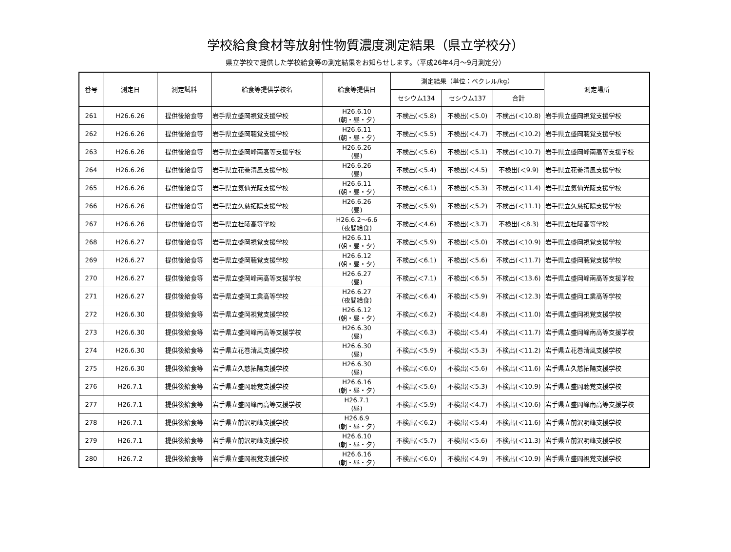学校給食食材等放射性物質濃度測定結果（県立学校分）
県立学校で提供した学校給食等の測定結果をお知らせします。（平成26年4月～9月測定分）
| 番号 | 測定日 | 測定試料 | 給食等提供学校名 | 給食等提供日 | 測定結果（単位：ベクレル/kg） | | | 測定場所 |
| --- | --- | --- | --- | --- | --- | --- | --- | --- |
| | | | | | セシウム134 | セシウム137 | 合計 | |
| 261 | H26.6.26 | 提供後給食等 | 岩手県立盛岡視覚支援学校 | H26.6.10 (朝・昼・夕) | 不検出(＜5.8) | 不検出(＜5.0) | 不検出(＜10.8) | 岩手県立盛岡視覚支援学校 |
| 262 | H26.6.26 | 提供後給食等 | 岩手県立盛岡聴覚支援学校 | H26.6.11 (朝・昼・夕) | 不検出(＜5.5) | 不検出(＜4.7) | 不検出(＜10.2) | 岩手県立盛岡聴覚支援学校 |
| 263 | H26.6.26 | 提供後給食等 | 岩手県立盛岡峰南高等支援学校 | H26.6.26 (昼) | 不検出(＜5.6) | 不検出(＜5.1) | 不検出(＜10.7) | 岩手県立盛岡峰南高等支援学校 |
| 264 | H26.6.26 | 提供後給食等 | 岩手県立花巻清風支援学校 | H26.6.26 (昼) | 不検出(＜5.4) | 不検出(＜4.5) | 不検出(＜9.9) | 岩手県立花巻清風支援学校 |
| 265 | H26.6.26 | 提供後給食等 | 岩手県立気仙光陵支援学校 | H26.6.11 (朝・昼・夕) | 不検出(＜6.1) | 不検出(＜5.3) | 不検出(＜11.4) | 岩手県立気仙光陵支援学校 |
| 266 | H26.6.26 | 提供後給食等 | 岩手県立久慈拓陽支援学校 | H26.6.26 (昼) | 不検出(＜5.9) | 不検出(＜5.2) | 不検出(＜11.1) | 岩手県立久慈拓陽支援学校 |
| 267 | H26.6.26 | 提供後給食等 | 岩手県立杜陵高等学校 | H26.6.2～6.6 (夜間給食) | 不検出(＜4.6) | 不検出(＜3.7) | 不検出(＜8.3) | 岩手県立杜陵高等学校 |
| 268 | H26.6.27 | 提供後給食等 | 岩手県立盛岡視覚支援学校 | H26.6.11 (朝・昼・夕) | 不検出(＜5.9) | 不検出(＜5.0) | 不検出(＜10.9) | 岩手県立盛岡視覚支援学校 |
| 269 | H26.6.27 | 提供後給食等 | 岩手県立盛岡聴覚支援学校 | H26.6.12 (朝・昼・夕) | 不検出(＜6.1) | 不検出(＜5.6) | 不検出(＜11.7) | 岩手県立盛岡聴覚支援学校 |
| 270 | H26.6.27 | 提供後給食等 | 岩手県立盛岡峰南高等支援学校 | H26.6.27 (昼) | 不検出(＜7.1) | 不検出(＜6.5) | 不検出(＜13.6) | 岩手県立盛岡峰南高等支援学校 |
| 271 | H26.6.27 | 提供後給食等 | 岩手県立盛岡工業高等学校 | H26.6.27 (夜間給食) | 不検出(＜6.4) | 不検出(＜5.9) | 不検出(＜12.3) | 岩手県立盛岡工業高等学校 |
| 272 | H26.6.30 | 提供後給食等 | 岩手県立盛岡視覚支援学校 | H26.6.12 (朝・昼・夕) | 不検出(＜6.2) | 不検出(＜4.8) | 不検出(＜11.0) | 岩手県立盛岡視覚支援学校 |
| 273 | H26.6.30 | 提供後給食等 | 岩手県立盛岡峰南高等支援学校 | H26.6.30 (昼) | 不検出(＜6.3) | 不検出(＜5.4) | 不検出(＜11.7) | 岩手県立盛岡峰南高等支援学校 |
| 274 | H26.6.30 | 提供後給食等 | 岩手県立花巻清風支援学校 | H26.6.30 (昼) | 不検出(＜5.9) | 不検出(＜5.3) | 不検出(＜11.2) | 岩手県立花巻清風支援学校 |
| 275 | H26.6.30 | 提供後給食等 | 岩手県立久慈拓陽支援学校 | H26.6.30 (昼) | 不検出(＜6.0) | 不検出(＜5.6) | 不検出(＜11.6) | 岩手県立久慈拓陽支援学校 |
| 276 | H26.7.1 | 提供後給食等 | 岩手県立盛岡聴覚支援学校 | H26.6.16 (朝・昼・夕) | 不検出(＜5.6) | 不検出(＜5.3) | 不検出(＜10.9) | 岩手県立盛岡聴覚支援学校 |
| 277 | H26.7.1 | 提供後給食等 | 岩手県立盛岡峰南高等支援学校 | H26.7.1 (昼) | 不検出(＜5.9) | 不検出(＜4.7) | 不検出(＜10.6) | 岩手県立盛岡峰南高等支援学校 |
| 278 | H26.7.1 | 提供後給食等 | 岩手県立前沢明峰支援学校 | H26.6.9 (朝・昼・夕) | 不検出(＜6.2) | 不検出(＜5.4) | 不検出(＜11.6) | 岩手県立前沢明峰支援学校 |
| 279 | H26.7.1 | 提供後給食等 | 岩手県立前沢明峰支援学校 | H26.6.10 (朝・昼・夕) | 不検出(＜5.7) | 不検出(＜5.6) | 不検出(＜11.3) | 岩手県立前沢明峰支援学校 |
| 280 | H26.7.2 | 提供後給食等 | 岩手県立盛岡視覚支援学校 | H26.6.16 (朝・昼・夕) | 不検出(＜6.0) | 不検出(＜4.9) | 不検出(＜10.9) | 岩手県立盛岡視覚支援学校 |